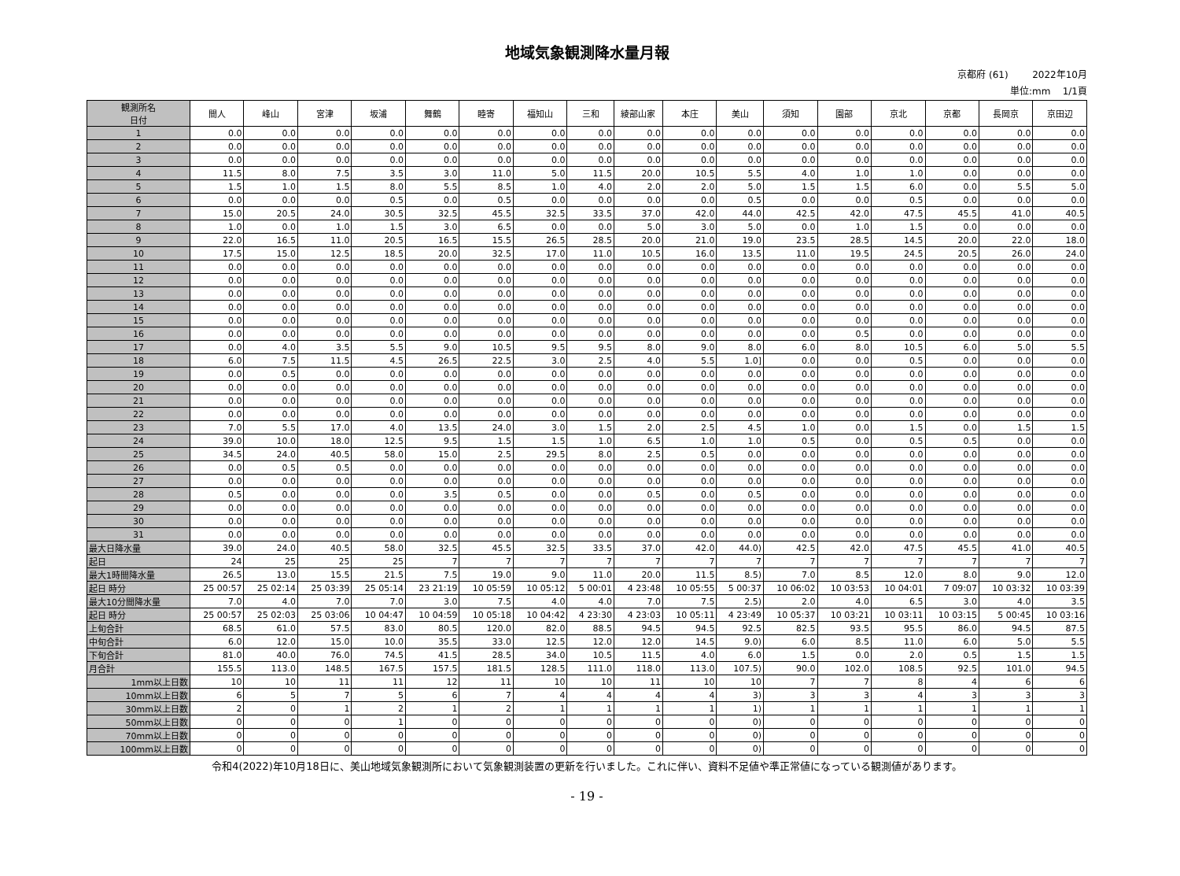地域気象観測降水量月報
京都府 (61) 2022年10月
単位:mm 1/1頁
| 観測所名 日付 | 間人 | 峰山 | 宮津 | 坂浦 | 舞鶴 | 睦寄 | 福知山 | 三和 | 綾部山家 | 本庄 | 美山 | 須知 | 園部 | 京北 | 京都 | 長岡京 | 京田辺 |
| --- | --- | --- | --- | --- | --- | --- | --- | --- | --- | --- | --- | --- | --- | --- | --- | --- | --- |
| 1 | 0.0 | 0.0 | 0.0 | 0.0 | 0.0 | 0.0 | 0.0 | 0.0 | 0.0 | 0.0 | 0.0 | 0.0 | 0.0 | 0.0 | 0.0 | 0.0 | 0.0 |
| 2 | 0.0 | 0.0 | 0.0 | 0.0 | 0.0 | 0.0 | 0.0 | 0.0 | 0.0 | 0.0 | 0.0 | 0.0 | 0.0 | 0.0 | 0.0 | 0.0 | 0.0 |
| 3 | 0.0 | 0.0 | 0.0 | 0.0 | 0.0 | 0.0 | 0.0 | 0.0 | 0.0 | 0.0 | 0.0 | 0.0 | 0.0 | 0.0 | 0.0 | 0.0 | 0.0 |
| 4 | 11.5 | 8.0 | 7.5 | 3.5 | 3.0 | 11.0 | 5.0 | 11.5 | 20.0 | 10.5 | 5.5 | 4.0 | 1.0 | 1.0 | 0.0 | 0.0 | 0.0 |
| 5 | 1.5 | 1.0 | 1.5 | 8.0 | 5.5 | 8.5 | 1.0 | 4.0 | 2.0 | 2.0 | 5.0 | 1.5 | 1.5 | 6.0 | 0.0 | 5.5 | 5.0 |
| 6 | 0.0 | 0.0 | 0.0 | 0.5 | 0.0 | 0.5 | 0.0 | 0.0 | 0.0 | 0.0 | 0.5 | 0.0 | 0.0 | 0.5 | 0.0 | 0.0 | 0.0 |
| 7 | 15.0 | 20.5 | 24.0 | 30.5 | 32.5 | 45.5 | 32.5 | 33.5 | 37.0 | 42.0 | 44.0 | 42.5 | 42.0 | 47.5 | 45.5 | 41.0 | 40.5 |
| 8 | 1.0 | 0.0 | 1.0 | 1.5 | 3.0 | 6.5 | 0.0 | 0.0 | 5.0 | 3.0 | 5.0 | 0.0 | 1.0 | 1.5 | 0.0 | 0.0 | 0.0 |
| 9 | 22.0 | 16.5 | 11.0 | 20.5 | 16.5 | 15.5 | 26.5 | 28.5 | 20.0 | 21.0 | 19.0 | 23.5 | 28.5 | 14.5 | 20.0 | 22.0 | 18.0 |
| 10 | 17.5 | 15.0 | 12.5 | 18.5 | 20.0 | 32.5 | 17.0 | 11.0 | 10.5 | 16.0 | 13.5 | 11.0 | 19.5 | 24.5 | 20.5 | 26.0 | 24.0 |
| 11 | 0.0 | 0.0 | 0.0 | 0.0 | 0.0 | 0.0 | 0.0 | 0.0 | 0.0 | 0.0 | 0.0 | 0.0 | 0.0 | 0.0 | 0.0 | 0.0 | 0.0 |
| 12 | 0.0 | 0.0 | 0.0 | 0.0 | 0.0 | 0.0 | 0.0 | 0.0 | 0.0 | 0.0 | 0.0 | 0.0 | 0.0 | 0.0 | 0.0 | 0.0 | 0.0 |
| 13 | 0.0 | 0.0 | 0.0 | 0.0 | 0.0 | 0.0 | 0.0 | 0.0 | 0.0 | 0.0 | 0.0 | 0.0 | 0.0 | 0.0 | 0.0 | 0.0 | 0.0 |
| 14 | 0.0 | 0.0 | 0.0 | 0.0 | 0.0 | 0.0 | 0.0 | 0.0 | 0.0 | 0.0 | 0.0 | 0.0 | 0.0 | 0.0 | 0.0 | 0.0 | 0.0 |
| 15 | 0.0 | 0.0 | 0.0 | 0.0 | 0.0 | 0.0 | 0.0 | 0.0 | 0.0 | 0.0 | 0.0 | 0.0 | 0.0 | 0.0 | 0.0 | 0.0 | 0.0 |
| 16 | 0.0 | 0.0 | 0.0 | 0.0 | 0.0 | 0.0 | 0.0 | 0.0 | 0.0 | 0.0 | 0.0 | 0.0 | 0.5 | 0.0 | 0.0 | 0.0 | 0.0 |
| 17 | 0.0 | 4.0 | 3.5 | 5.5 | 9.0 | 10.5 | 9.5 | 9.5 | 8.0 | 9.0 | 8.0 | 6.0 | 8.0 | 10.5 | 6.0 | 5.0 | 5.5 |
| 18 | 6.0 | 7.5 | 11.5 | 4.5 | 26.5 | 22.5 | 3.0 | 2.5 | 4.0 | 5.5 | 1.0] | 0.0 | 0.0 | 0.5 | 0.0 | 0.0 | 0.0 |
| 19 | 0.0 | 0.5 | 0.0 | 0.0 | 0.0 | 0.0 | 0.0 | 0.0 | 0.0 | 0.0 | 0.0 | 0.0 | 0.0 | 0.0 | 0.0 | 0.0 | 0.0 |
| 20 | 0.0 | 0.0 | 0.0 | 0.0 | 0.0 | 0.0 | 0.0 | 0.0 | 0.0 | 0.0 | 0.0 | 0.0 | 0.0 | 0.0 | 0.0 | 0.0 | 0.0 |
| 21 | 0.0 | 0.0 | 0.0 | 0.0 | 0.0 | 0.0 | 0.0 | 0.0 | 0.0 | 0.0 | 0.0 | 0.0 | 0.0 | 0.0 | 0.0 | 0.0 | 0.0 |
| 22 | 0.0 | 0.0 | 0.0 | 0.0 | 0.0 | 0.0 | 0.0 | 0.0 | 0.0 | 0.0 | 0.0 | 0.0 | 0.0 | 0.0 | 0.0 | 0.0 | 0.0 |
| 23 | 7.0 | 5.5 | 17.0 | 4.0 | 13.5 | 24.0 | 3.0 | 1.5 | 2.0 | 2.5 | 4.5 | 1.0 | 0.0 | 1.5 | 0.0 | 1.5 | 1.5 |
| 24 | 39.0 | 10.0 | 18.0 | 12.5 | 9.5 | 1.5 | 1.5 | 1.0 | 6.5 | 1.0 | 1.0 | 0.5 | 0.0 | 0.5 | 0.5 | 0.0 | 0.0 |
| 25 | 34.5 | 24.0 | 40.5 | 58.0 | 15.0 | 2.5 | 29.5 | 8.0 | 2.5 | 0.5 | 0.0 | 0.0 | 0.0 | 0.0 | 0.0 | 0.0 | 0.0 |
| 26 | 0.0 | 0.5 | 0.5 | 0.0 | 0.0 | 0.0 | 0.0 | 0.0 | 0.0 | 0.0 | 0.0 | 0.0 | 0.0 | 0.0 | 0.0 | 0.0 | 0.0 |
| 27 | 0.0 | 0.0 | 0.0 | 0.0 | 0.0 | 0.0 | 0.0 | 0.0 | 0.0 | 0.0 | 0.0 | 0.0 | 0.0 | 0.0 | 0.0 | 0.0 | 0.0 |
| 28 | 0.5 | 0.0 | 0.0 | 0.0 | 3.5 | 0.5 | 0.0 | 0.0 | 0.5 | 0.0 | 0.5 | 0.0 | 0.0 | 0.0 | 0.0 | 0.0 | 0.0 |
| 29 | 0.0 | 0.0 | 0.0 | 0.0 | 0.0 | 0.0 | 0.0 | 0.0 | 0.0 | 0.0 | 0.0 | 0.0 | 0.0 | 0.0 | 0.0 | 0.0 | 0.0 |
| 30 | 0.0 | 0.0 | 0.0 | 0.0 | 0.0 | 0.0 | 0.0 | 0.0 | 0.0 | 0.0 | 0.0 | 0.0 | 0.0 | 0.0 | 0.0 | 0.0 | 0.0 |
| 31 | 0.0 | 0.0 | 0.0 | 0.0 | 0.0 | 0.0 | 0.0 | 0.0 | 0.0 | 0.0 | 0.0 | 0.0 | 0.0 | 0.0 | 0.0 | 0.0 | 0.0 |
| 最大日降水量 | 39.0 | 24.0 | 40.5 | 58.0 | 32.5 | 45.5 | 32.5 | 33.5 | 37.0 | 42.0 | 44.0) | 42.5 | 42.0 | 47.5 | 45.5 | 41.0 | 40.5 |
| 起日 | 24 | 25 | 25 | 25 | 7 | 7 | 7 | 7 | 7 | 7 | 7 | 7 | 7 | 7 | 7 | 7 | 7 |
| 最大1時間降水量 | 26.5 | 13.0 | 15.5 | 21.5 | 7.5 | 19.0 | 9.0 | 11.0 | 20.0 | 11.5 | 8.5) | 7.0 | 8.5 | 12.0 | 8.0 | 9.0 | 12.0 |
| 起日 時分 | 25 00:57 | 25 02:14 | 25 03:39 | 25 05:14 | 23 21:19 | 10 05:59 | 10 05:12 | 5 00:01 | 4 23:48 | 10 05:55 | 5 00:37 | 10 06:02 | 10 03:53 | 10 04:01 | 7 09:07 | 10 03:32 | 10 03:39 |
| 最大10分間降水量 | 7.0 | 4.0 | 7.0 | 7.0 | 3.0 | 7.5 | 4.0 | 4.0 | 7.0 | 7.5 | 2.5) | 2.0 | 4.0 | 6.5 | 3.0 | 4.0 | 3.5 |
| 起日 時分 | 25 00:57 | 25 02:03 | 25 03:06 | 10 04:47 | 10 04:59 | 10 05:18 | 10 04:42 | 4 23:30 | 4 23:03 | 10 05:11 | 4 23:49 | 10 05:37 | 10 03:21 | 10 03:11 | 10 03:15 | 5 00:45 | 10 03:16 |
| 上旬合計 | 68.5 | 61.0 | 57.5 | 83.0 | 80.5 | 120.0 | 82.0 | 88.5 | 94.5 | 94.5 | 92.5 | 82.5 | 93.5 | 95.5 | 86.0 | 94.5 | 87.5 |
| 中旬合計 | 6.0 | 12.0 | 15.0 | 10.0 | 35.5 | 33.0 | 12.5 | 12.0 | 12.0 | 14.5 | 9.0) | 6.0 | 8.5 | 11.0 | 6.0 | 5.0 | 5.5 |
| 下旬合計 | 81.0 | 40.0 | 76.0 | 74.5 | 41.5 | 28.5 | 34.0 | 10.5 | 11.5 | 4.0 | 6.0 | 1.5 | 0.0 | 2.0 | 0.5 | 1.5 | 1.5 |
| 月合計 | 155.5 | 113.0 | 148.5 | 167.5 | 157.5 | 181.5 | 128.5 | 111.0 | 118.0 | 113.0 | 107.5) | 90.0 | 102.0 | 108.5 | 92.5 | 101.0 | 94.5 |
| 1mm以上日数 | 10 | 10 | 11 | 11 | 12 | 11 | 10 | 10 | 11 | 10 | 10 | 7 | 7 | 8 | 4 | 6 | 6 |
| 10mm以上日数 | 6 | 5 | 7 | 5 | 6 | 7 | 4 | 4 | 4 | 4 | 3) | 3 | 3 | 4 | 3 | 3 | 3 |
| 30mm以上日数 | 2 | 0 | 1 | 2 | 1 | 2 | 1 | 1 | 1 | 1 | 1) | 1 | 1 | 1 | 1 | 1 | 1 |
| 50mm以上日数 | 0 | 0 | 0 | 1 | 0 | 0 | 0 | 0 | 0 | 0 | 0) | 0 | 0 | 0 | 0 | 0 | 0 |
| 70mm以上日数 | 0 | 0 | 0 | 0 | 0 | 0 | 0 | 0 | 0 | 0 | 0) | 0 | 0 | 0 | 0 | 0 | 0 |
| 100mm以上日数 | 0 | 0 | 0 | 0 | 0 | 0 | 0 | 0 | 0 | 0 | 0) | 0 | 0 | 0 | 0 | 0 | 0 |
令和4(2022)年10月18日に、美山地域気象観測所において気象観測装置の更新を行いました。これに伴い、資料不足値や準正常値になっている観測値があります。
- 19 -